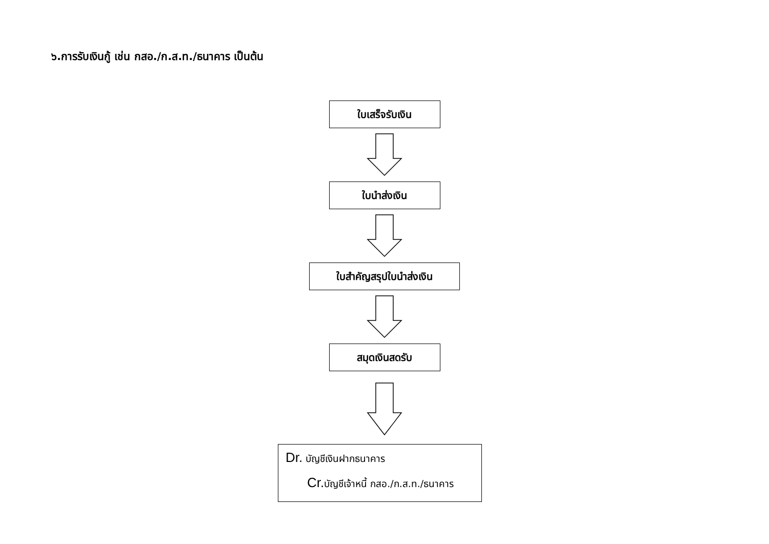๖.การรับเงินกู้ เช่น กสอ./ก.ส.ท./ธนาคาร เป็นต้น
ใบเสร็จรับเงิน
ใบนำส่งเงิน
ใบสำคัญสรุปใบนำส่งเงิน
สมุดเงินสดรับ
Dr. บัญชีเงินฝากธนาคาร
Cr. บัญชีเจ้าหนี้ กสอ./ก.ส.ท./ธนาคาร